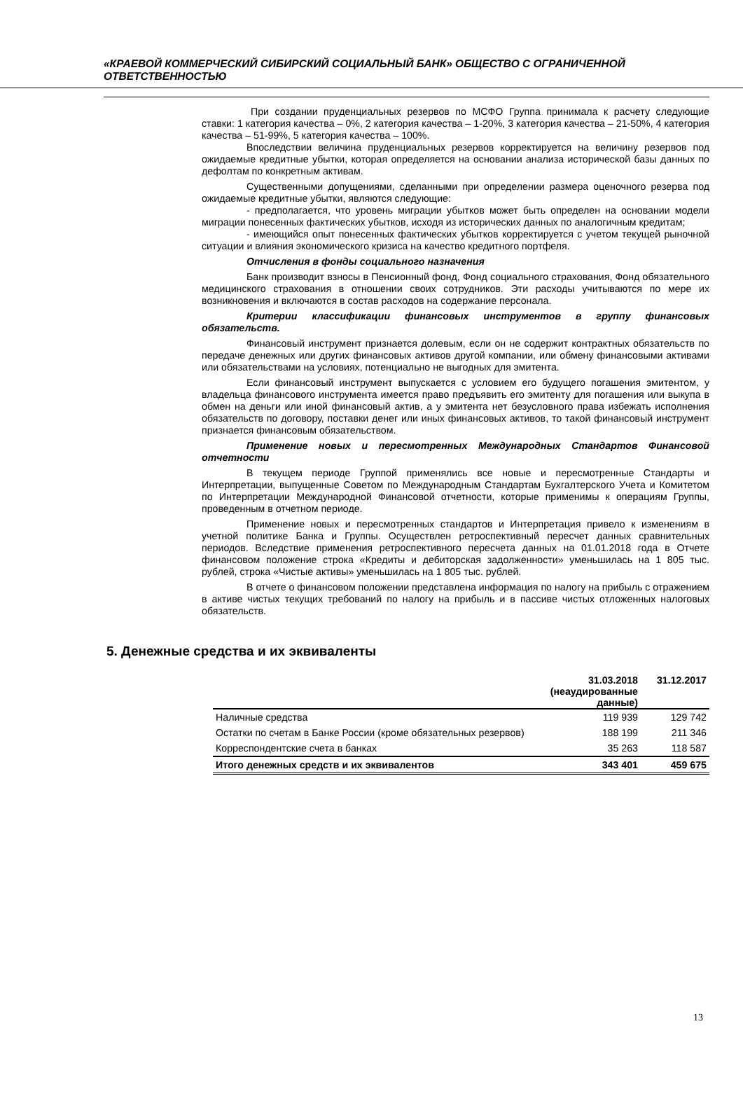«КРАЕВОЙ КОММЕРЧЕСКИЙ СИБИРСКИЙ СОЦИАЛЬНЫЙ БАНК» ОБЩЕСТВО С ОГРАНИЧЕННОЙ ОТВЕТСТВЕННОСТЬЮ
При создании пруденциальных резервов по МСФО Группа принимала к расчету следующие ставки: 1 категория качества – 0%, 2 категория качества – 1-20%, 3 категория качества – 21-50%, 4 категория качества – 51-99%, 5 категория качества – 100%.
Впоследствии величина пруденциальных резервов корректируется на величину резервов под ожидаемые кредитные убытки, которая определяется на основании анализа исторической базы данных по дефолтам по конкретным активам.
Существенными допущениями, сделанными при определении размера оценочного резерва под ожидаемые кредитные убытки, являются следующие:
- предполагается, что уровень миграции убытков может быть определен на основании модели миграции понесенных фактических убытков, исходя из исторических данных по аналогичным кредитам;
- имеющийся опыт понесенных фактических убытков корректируется с учетом текущей рыночной ситуации и влияния экономического кризиса на качество кредитного портфеля.
Отчисления в фонды социального назначения
Банк производит взносы в Пенсионный фонд, Фонд социального страхования, Фонд обязательного медицинского страхования в отношении своих сотрудников. Эти расходы учитываются по мере их возникновения и включаются в состав расходов на содержание персонала.
Критерии классификации финансовых инструментов в группу финансовых обязательств.
Финансовый инструмент признается долевым, если он не содержит контрактных обязательств по передаче денежных или других финансовых активов другой компании, или обмену финансовыми активами или обязательствами на условиях, потенциально не выгодных для эмитента.
Если финансовый инструмент выпускается с условием его будущего погашения эмитентом, у владельца финансового инструмента имеется право предъявить его эмитенту для погашения или выкупа в обмен на деньги или иной финансовый актив, а у эмитента нет безусловного права избежать исполнения обязательств по договору, поставки денег или иных финансовых активов, то такой финансовый инструмент признается финансовым обязательством.
Применение новых и пересмотренных Международных Стандартов Финансовой отчетности
В текущем периоде Группой применялись все новые и пересмотренные Стандарты и Интерпретации, выпущенные Советом по Международным Стандартам Бухгалтерского Учета и Комитетом по Интерпретации Международной Финансовой отчетности, которые применимы к операциям Группы, проведенным в отчетном периоде.
Применение новых и пересмотренных стандартов и Интерпретация привело к изменениям в учетной политике Банка и Группы. Осуществлен ретроспективный пересчет данных сравнительных периодов. Вследствие применения ретроспективного пересчета данных на 01.01.2018 года в Отчете финансовом положение строка «Кредиты и дебиторская задолженности» уменьшилась на 1 805 тыс. рублей, строка «Чистые активы» уменьшилась на 1 805 тыс. рублей.
В отчете о финансовом положении представлена информация по налогу на прибыль с отражением в активе чистых текущих требований по налогу на прибыль и в пассиве чистых отложенных налоговых обязательств.
5. Денежные средства и их эквиваленты
| | 31.03.2018 (неаудированные данные) | 31.12.2017 |
| --- | --- | --- |
| Наличные средства | 119 939 | 129 742 |
| Остатки по счетам в Банке России (кроме обязательных резервов) | 188 199 | 211 346 |
| Корреспондентские счета в банках | 35 263 | 118 587 |
| Итого денежных средств и их эквивалентов | 343 401 | 459 675 |
13